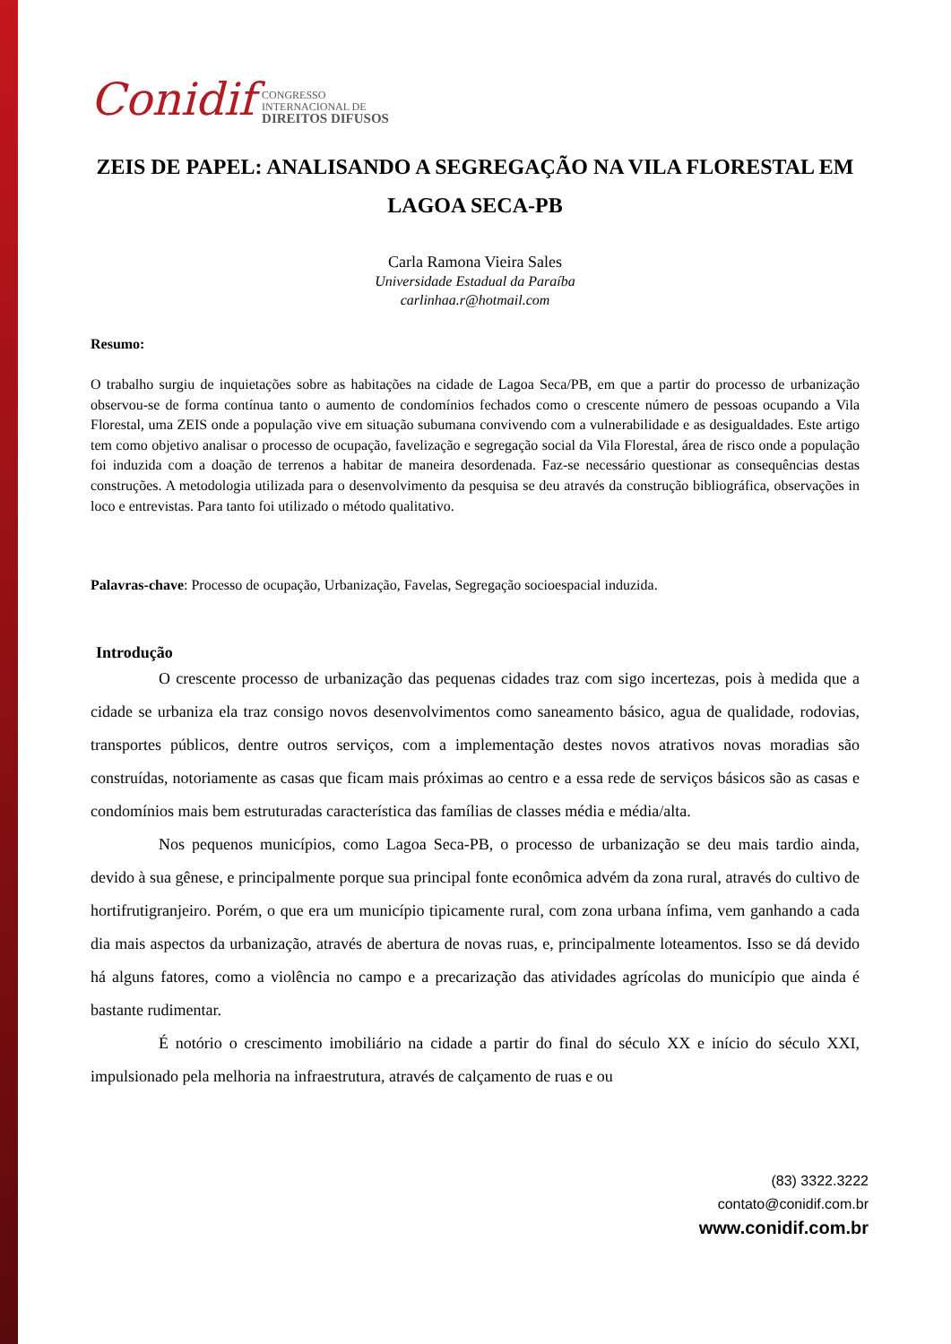Conidif CONGRESSO
INTERNACIONAL DE
DIREITOS DIFUSOS
ZEIS DE PAPEL: ANALISANDO A SEGREGAÇÃO NA VILA FLORESTAL EM LAGOA SECA-PB
Carla Ramona Vieira Sales
Universidade Estadual da Paraíba
carlinhaa.r@hotmail.com
Resumo:
O trabalho surgiu de inquietações sobre as habitações na cidade de Lagoa Seca/PB, em que a partir do processo de urbanização observou-se de forma contínua tanto o aumento de condomínios fechados como o crescente número de pessoas ocupando a Vila Florestal, uma ZEIS onde a população vive em situação subumana convivendo com a vulnerabilidade e as desigualdades. Este artigo tem como objetivo analisar o processo de ocupação, favelização e segregação social da Vila Florestal, área de risco onde a população foi induzida com a doação de terrenos a habitar de maneira desordenada. Faz-se necessário questionar as consequências destas construções. A metodologia utilizada para o desenvolvimento da pesquisa se deu através da construção bibliográfica, observações in loco e entrevistas. Para tanto foi utilizado o método qualitativo.
Palavras-chave: Processo de ocupação, Urbanização, Favelas, Segregação socioespacial induzida.
Introdução
O crescente processo de urbanização das pequenas cidades traz com sigo incertezas, pois à medida que a cidade se urbaniza ela traz consigo novos desenvolvimentos como saneamento básico, agua de qualidade, rodovias, transportes públicos, dentre outros serviços, com a implementação destes novos atrativos novas moradias são construídas, notoriamente as casas que ficam mais próximas ao centro e a essa rede de serviços básicos são as casas e condomínios mais bem estruturadas característica das famílias de classes média e média/alta.
Nos pequenos municípios, como Lagoa Seca-PB, o processo de urbanização se deu mais tardio ainda, devido à sua gênese, e principalmente porque sua principal fonte econômica advém da zona rural, através do cultivo de hortifrutigranjeiro. Porém, o que era um município tipicamente rural, com zona urbana ínfima, vem ganhando a cada dia mais aspectos da urbanização, através de abertura de novas ruas, e, principalmente loteamentos. Isso se dá devido há alguns fatores, como a violência no campo e a precarização das atividades agrícolas do município que ainda é bastante rudimentar.
É notório o crescimento imobiliário na cidade a partir do final do século XX e início do século XXI, impulsionado pela melhoria na infraestrutura, através de calçamento de ruas e ou
(83) 3322.3222
contato@conidif.com.br
www.conidif.com.br